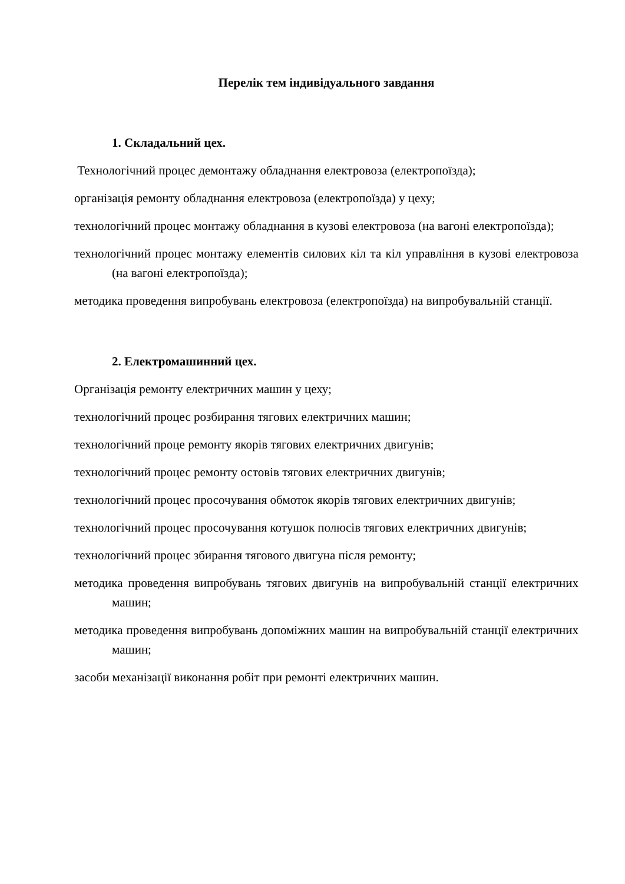Перелік тем індивідуального завдання
1. Складальний цех.
Технологічний процес демонтажу обладнання електровоза (електропоїзда);
організація ремонту обладнання електровоза (електропоїзда) у цеху;
технологічний процес монтажу обладнання в кузові електровоза (на вагоні електропоїзда);
технологічний процес монтажу елементів силових кіл та кіл управління в кузові електровоза (на вагоні електропоїзда);
методика проведення випробувань електровоза (електропоїзда) на випробувальній станції.
2. Електромашинний цех.
Організація ремонту електричних машин у цеху;
технологічний процес розбирання тягових електричних машин;
технологічний проце ремонту якорів тягових електричних двигунів;
технологічний процес ремонту остовів тягових електричних двигунів;
технологічний процес просочування обмоток якорів тягових електричних двигунів;
технологічний процес просочування котушок полюсів тягових електричних двигунів;
технологічний процес збирання тягового двигуна після ремонту;
методика проведення випробувань тягових двигунів на випробувальній станції електричних машин;
методика проведення випробувань допоміжних машин на випробувальній станції електричних машин;
засоби механізації виконання робіт при ремонті електричних машин.